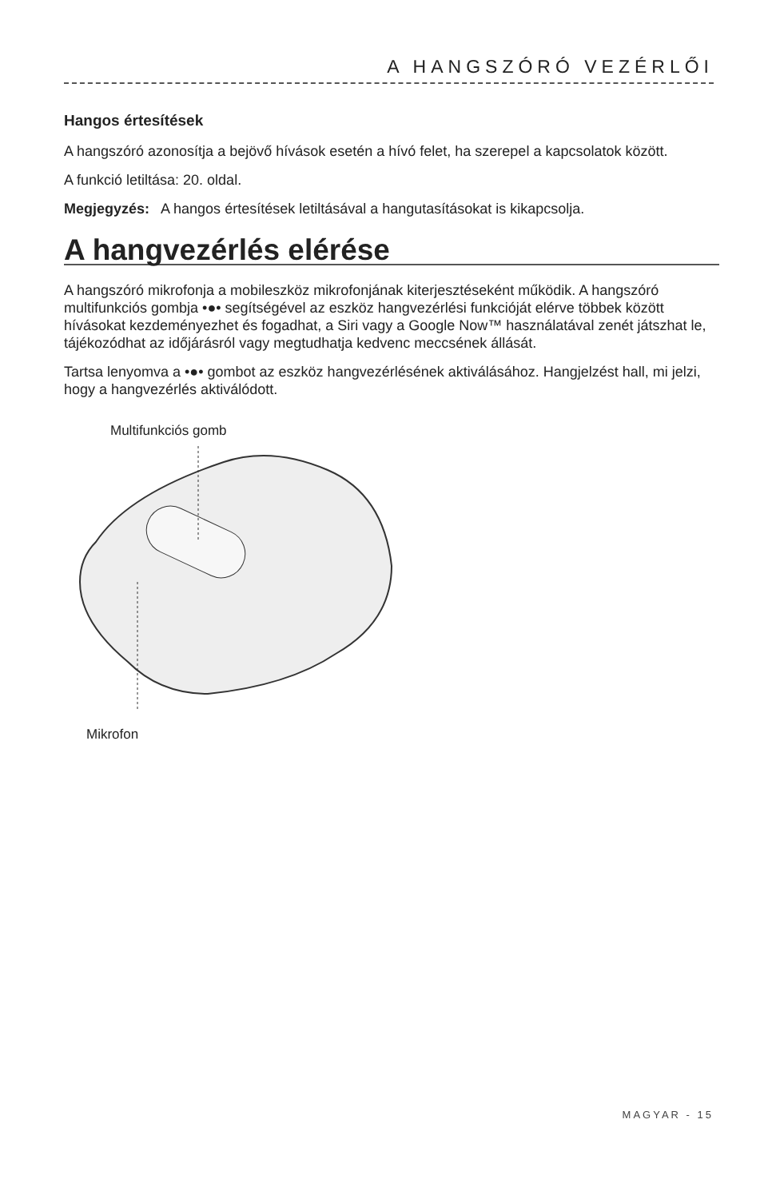A HANGSZÓRÓ VEZÉRLŐI
Hangos értesítések
A hangszóró azonosítja a bejövő hívások esetén a hívó felet, ha szerepel a kapcsolatok között.
A funkció letiltása: 20. oldal.
Megjegyzés: A hangos értesítések letiltásával a hangutasításokat is kikapcsolja.
A hangvezérlés elérése
A hangszóró mikrofonja a mobileszköz mikrofonjának kiterjesztéseként működik. A hangszóró multifunkciós gombja •●• segítségével az eszköz hangvezérlési funkcióját elérve többek között hívásokat kezdeményezhet és fogadhat, a Siri vagy a Google Now™ használatával zenét játszhat le, tájékozódhat az időjárásról vagy megtudhatja kedvenc meccsének állását.
Tartsa lenyomva a •●• gombot az eszköz hangvezérlésének aktiválásához. Hangjelzést hall, mi jelzi, hogy a hangvezérlés aktiválódott.
Multifunkciós gomb
Mikrofon
MAGYAR - 15